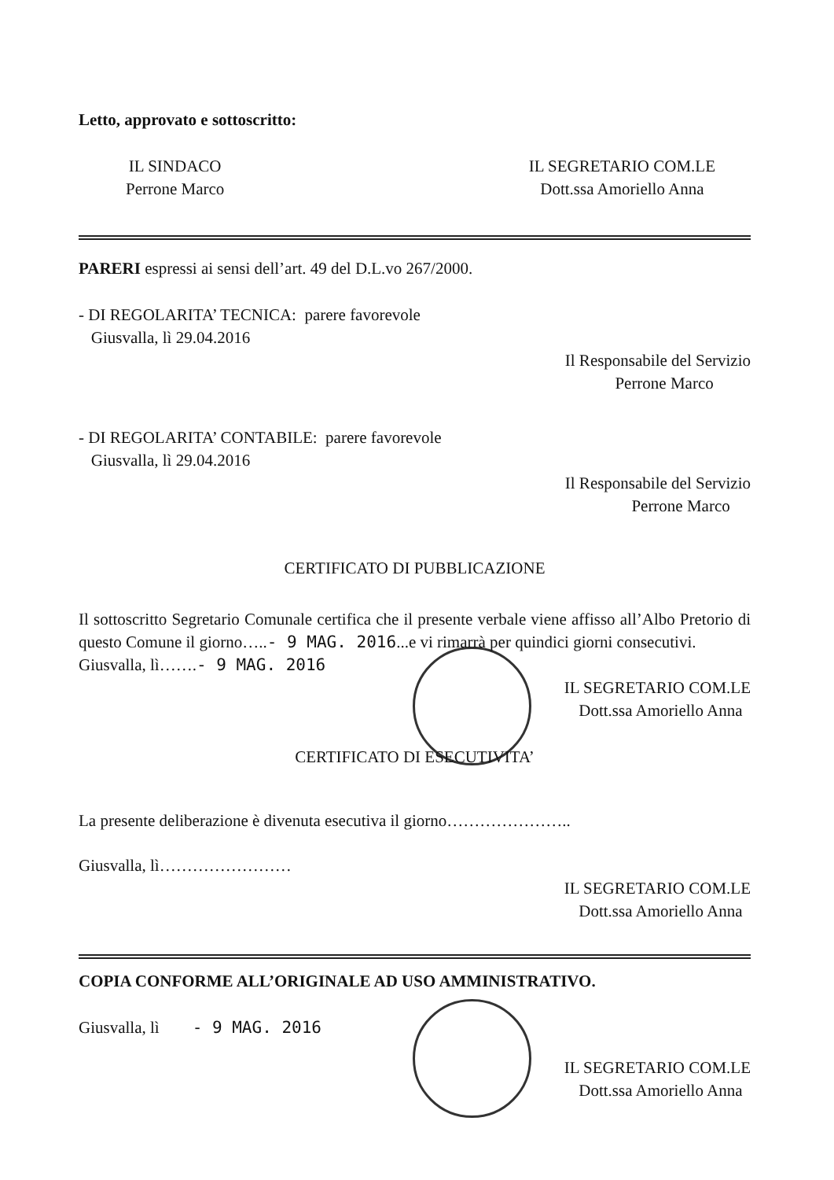Letto, approvato e sottoscritto:
IL SINDACO
Perrone Marco
IL SEGRETARIO COM.LE
Dott.ssa Amoriello Anna
PARERI espressi ai sensi dell’art. 49 del D.L.vo 267/2000.
- DI REGOLARITA’ TECNICA: parere favorevole
Giusvalla, lì 29.04.2016
Il Responsabile del Servizio
Perrone Marco
- DI REGOLARITA’ CONTABILE: parere favorevole
Giusvalla, lì 29.04.2016
Il Responsabile del Servizio
Perrone Marco
CERTIFICATO DI PUBBLICAZIONE
Il sottoscritto Segretario Comunale certifica che il presente verbale viene affisso all’Albo Pretorio di questo Comune il giorno…..- 9 MAG. 2016...e vi rimarrà per quindici giorni consecutivi.
Giusvalla, lì…….- 9 MAG. 2016
IL SEGRETARIO COM.LE
Dott.ssa Amoriello Anna
CERTIFICATO DI ESECUTIVITA’
La presente deliberazione è divenuta esecutiva il giorno…………………..
Giusvalla, lì……………………
IL SEGRETARIO COM.LE
Dott.ssa Amoriello Anna
COPIA CONFORME ALL’ORIGINALE AD USO AMMINISTRATIVO.
Giusvalla, lì - 9 MAG. 2016
IL SEGRETARIO COM.LE
Dott.ssa Amoriello Anna